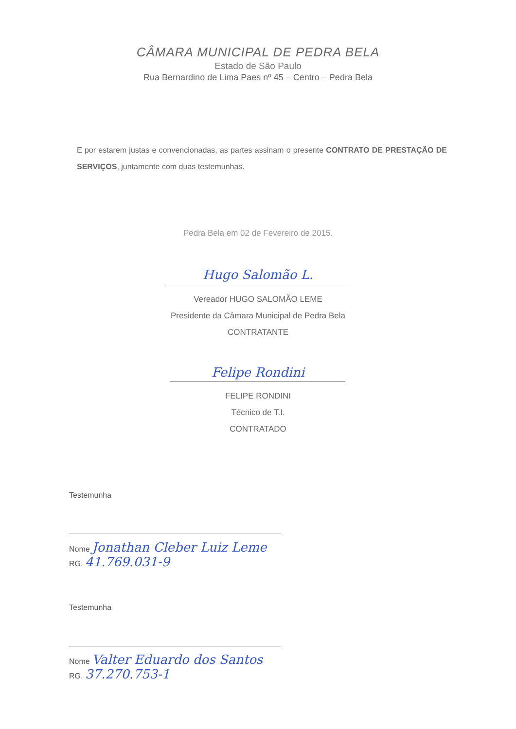CÂMARA MUNICIPAL DE PEDRA BELA
Estado de São Paulo
Rua Bernardino de Lima Paes nº 45 – Centro – Pedra Bela
E por estarem justas e convencionadas, as partes assinam o presente CONTRATO DE PRESTAÇÃO DE SERVIÇOS, juntamente com duas testemunhas.
Pedra Bela em 02 de Fevereiro de 2015.
Hugo Salomão L.
Vereador HUGO SALOMÃO LEME
Presidente da Câmara Municipal de Pedra Bela
CONTRATANTE
Felipe Rondini
FELIPE RONDINI
Técnico de T.I.
CONTRATADO
Testemunha
Nome Jonathan Cleber Luiz Leme
RG. 41.769.031-9
Testemunha
Nome Valter Eduardo dos Santos
RG. 37.270.753-1